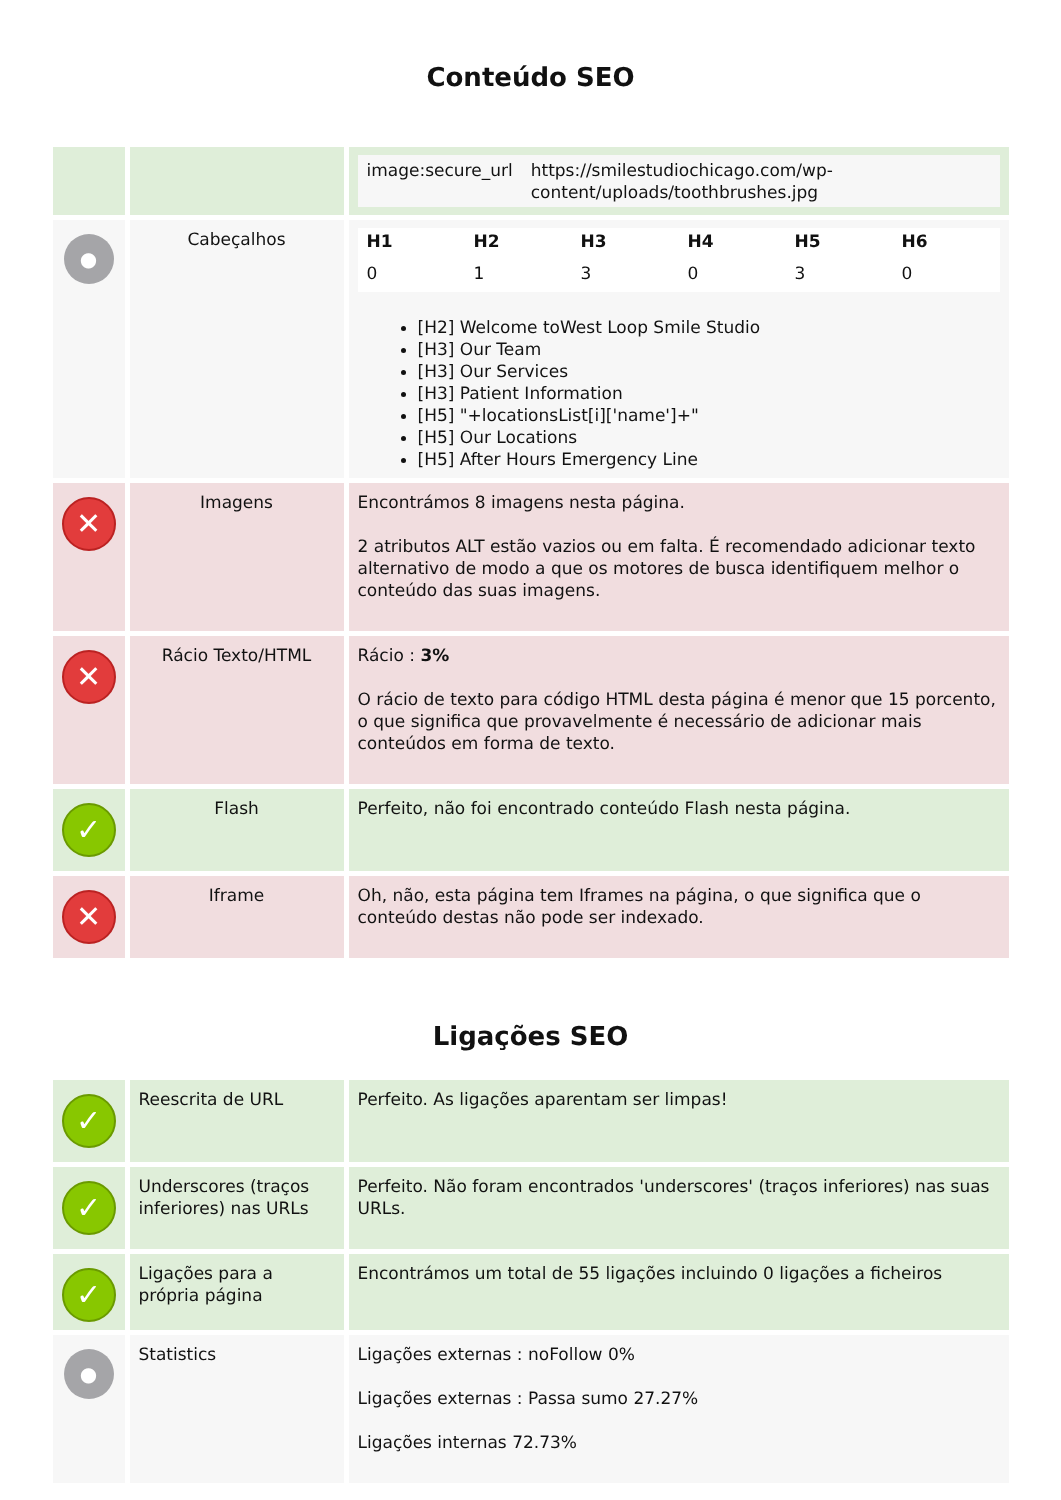Conteúdo SEO
| | | / image:secure_url / https://smilestudiochicago.com/wp-content/uploads/toothbrushes.jpg / |
| ● | Cabeçalhos | / H1 / H2 / H3 / H4 / H5 / H6 / / --- / --- / --- / --- / --- / --- / / 0 / 1 / 3 / 0 / 3 / 0 / [H2] Welcome toWest Loop Smile Studio [H3] Our Team [H3] Our Services [H3] Patient Information [H5] "+locationsList[i]['name']+" [H5] Our Locations [H5] After Hours Emergency Line |
| ✕ | Imagens | Encontrámos 8 imagens nesta página. 2 atributos ALT estão vazios ou em falta. É recomendado adicionar texto alternativo de modo a que os motores de busca identifiquem melhor o conteúdo das suas imagens. |
| ✕ | Rácio Texto/HTML | Rácio : 3% O rácio de texto para código HTML desta página é menor que 15 porcento, o que significa que provavelmente é necessário de adicionar mais conteúdos em forma de texto. |
| ✓ | Flash | Perfeito, não foi encontrado conteúdo Flash nesta página. |
| ✕ | Iframe | Oh, não, esta página tem Iframes na página, o que significa que o conteúdo destas não pode ser indexado. |
Ligações SEO
| ✓ | Reescrita de URL | Perfeito. As ligações aparentam ser limpas! |
| ✓ | Underscores (traços inferiores) nas URLs | Perfeito. Não foram encontrados 'underscores' (traços inferiores) nas suas URLs. |
| ✓ | Ligações para a própria página | Encontrámos um total de 55 ligações incluindo 0 ligações a ficheiros |
| ● | Statistics | Ligações externas : noFollow 0% Ligações externas : Passa sumo 27.27% Ligações internas 72.73% |